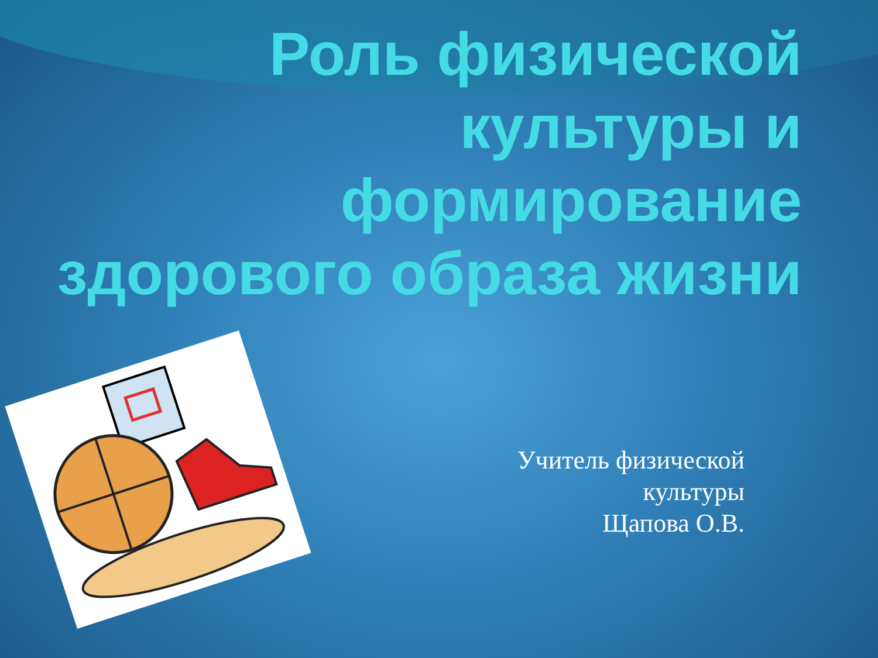Роль физической культуры и формирование здорового образа жизни
Учитель физической
культуры
Щапова О.В.